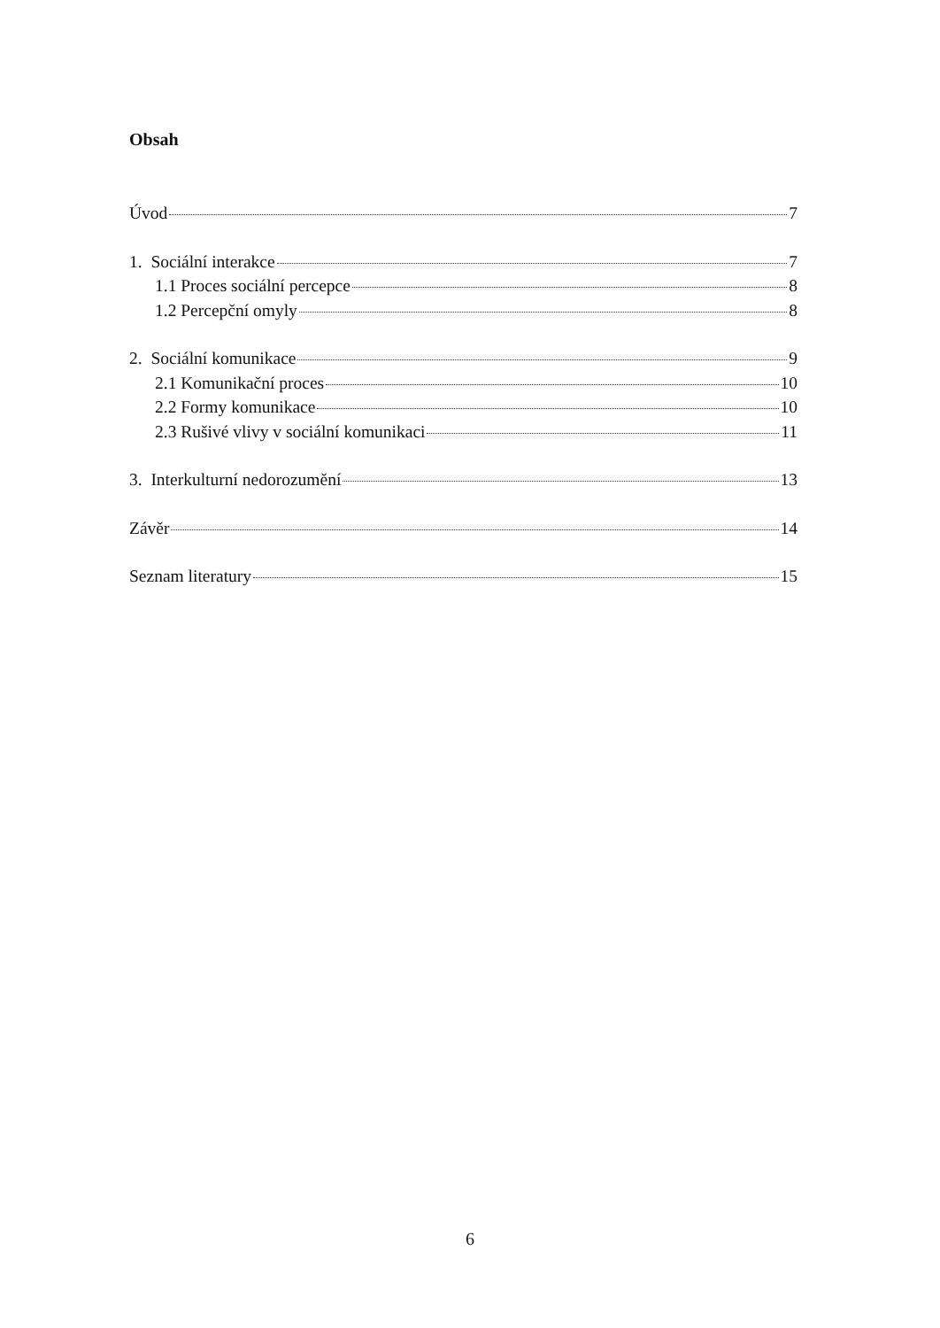Obsah
Úvod 7
1. Sociální interakce 7
1.1 Proces sociální percepce 8
1.2 Percepční omyly 8
2. Sociální komunikace 9
2.1 Komunikační proces 10
2.2 Formy komunikace 10
2.3 Rušivé vlivy v sociální komunikaci 11
3. Interkulturní nedorozumění 13
Závěr 14
Seznam literatury 15
6